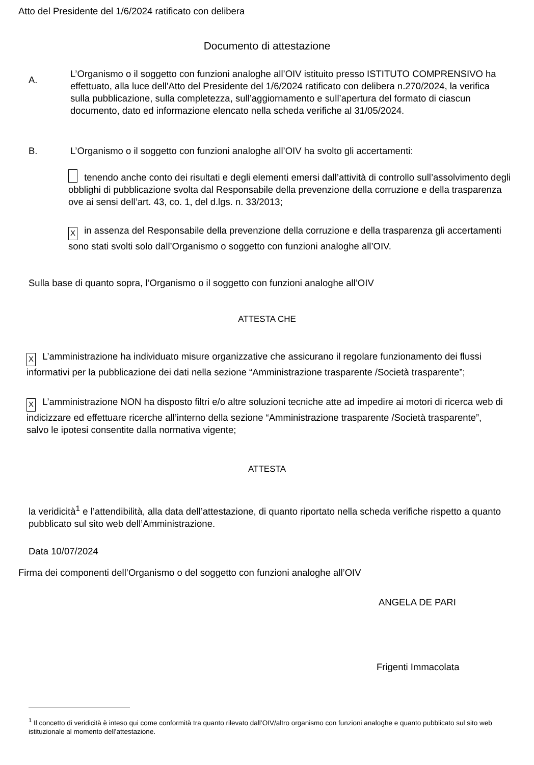Atto del Presidente del 1/6/2024 ratificato con delibera
Documento di attestazione
A.
L’Organismo o il soggetto con funzioni analoghe all’OIV istituito presso ISTITUTO COMPRENSIVO ha effettuato, alla luce dell'Atto del Presidente del 1/6/2024 ratificato con delibera n.270/2024, la verifica sulla pubblicazione, sulla completezza, sull’aggiornamento e sull’apertura del formato di ciascun documento, dato ed informazione elencato nella scheda verifiche al 31/05/2024.
B. L’Organismo o il soggetto con funzioni analoghe all’OIV ha svolto gli accertamenti:
tenendo anche conto dei risultati e degli elementi emersi dall’attività di controllo sull’assolvimento degli obblighi di pubblicazione svolta dal Responsabile della prevenzione della corruzione e della trasparenza ove ai sensi dell’art. 43, co. 1, del d.lgs. n. 33/2013;
X in assenza del Responsabile della prevenzione della corruzione e della trasparenza gli accertamenti sono stati svolti solo dall’Organismo o soggetto con funzioni analoghe all’OIV.
Sulla base di quanto sopra, l’Organismo o il soggetto con funzioni analoghe all’OIV
ATTESTA CHE
X L’amministrazione ha individuato misure organizzative che assicurano il regolare funzionamento dei flussi informativi per la pubblicazione dei dati nella sezione “Amministrazione trasparente /Società trasparente”;
X L’amministrazione NON ha disposto filtri e/o altre soluzioni tecniche atte ad impedire ai motori di ricerca web di indicizzare ed effettuare ricerche all’interno della sezione “Amministrazione trasparente /Società trasparente”, salvo le ipotesi consentite dalla normativa vigente;
ATTESTA
la veridicità<sup>1</sup> e l’attendibilità, alla data dell’attestazione, di quanto riportato nella scheda verifiche rispetto a quanto pubblicato sul sito web dell’Amministrazione.
Data 10/07/2024
Firma dei componenti dell’Organismo o del soggetto con funzioni analoghe all’OIV
ANGELA DE PARI
Frigenti Immacolata
<sup>1</sup> Il concetto di veridicità è inteso qui come conformità tra quanto rilevato dall’OIV/altro organismo con funzioni analoghe e quanto pubblicato sul sito web istituzionale al momento dell’attestazione.